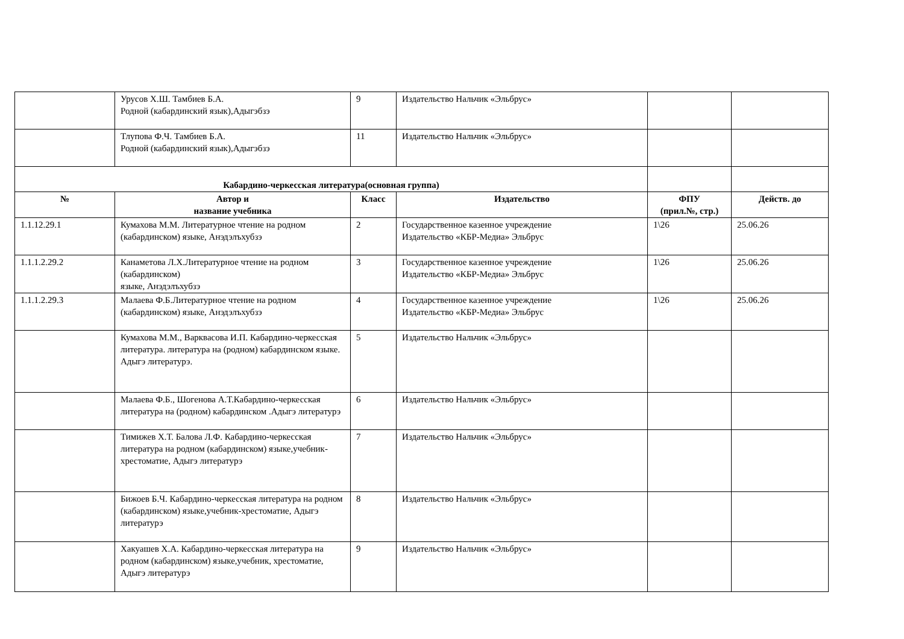| | Урусов Х.Ш. Тамбиев Б.А. Родной (кабардинский язык),Адыгэбзэ | 9 | Издательство Нальчик «Эльбрус» | | |
| | Тлупова Ф.Ч. Тамбиев Б.А. Родной (кабардинский язык),Адыгэбзэ | 11 | Издательство Нальчик «Эльбрус» | | |
| Кабардино-черкесская литература(основная группа) | | | | | |
| № | Автор и название учебника | Класс | Издательство | ФПУ (прил.№, стр.) | Действ. до |
| 1.1.12.29.1 | Кумахова М.М. Литературное чтение на родном (кабардинском) языке, Анэдэлъхубзэ | 2 | Государственное казенное учреждение Издательство «КБР-Медиа» Эльбрус | 1\26 | 25.06.26 |
| 1.1.1.2.29.2 | Канаметова Л.Х.Литературное чтение на родном (кабардинском) языке, Анэдэлъхубзэ | 3 | Государственное казенное учреждение Издательство «КБР-Медиа» Эльбрус | 1\26 | 25.06.26 |
| 1.1.1.2.29.3 | Малаева Ф.Б.Литературное чтение на родном (кабардинском) языке, Анэдэлъхубзэ | 4 | Государственное казенное учреждение Издательство «КБР-Медиа» Эльбрус | 1\26 | 25.06.26 |
| | Кумахова М.М., Варквасова И.П. Кабардино-черкесская литература. литература на (родном) кабардинском языке. Адыгэ литературэ. | 5 | Издательство Нальчик «Эльбрус» | | |
| | Малаева Ф.Б., Шогенова А.Т.Кабардино-черкесская литература на (родном) кабардинском .Адыгэ литературэ | 6 | Издательство Нальчик «Эльбрус» | | |
| | Тимижев Х.Т. Балова Л.Ф. Кабардино-черкесская литература на родном (кабардинском) языке,учебник-хрестоматие, Адыгэ литературэ | 7 | Издательство Нальчик «Эльбрус» | | |
| | Бижоев Б.Ч. Кабардино-черкесская литература на родном (кабардинском) языке,учебник-хрестоматие, Адыгэ литературэ | 8 | Издательство Нальчик «Эльбрус» | | |
| | Хакуашев Х.А. Кабардино-черкесская литература на родном (кабардинском) языке,учебник, хрестоматие, Адыгэ литературэ | 9 | Издательство Нальчик «Эльбрус» | | |